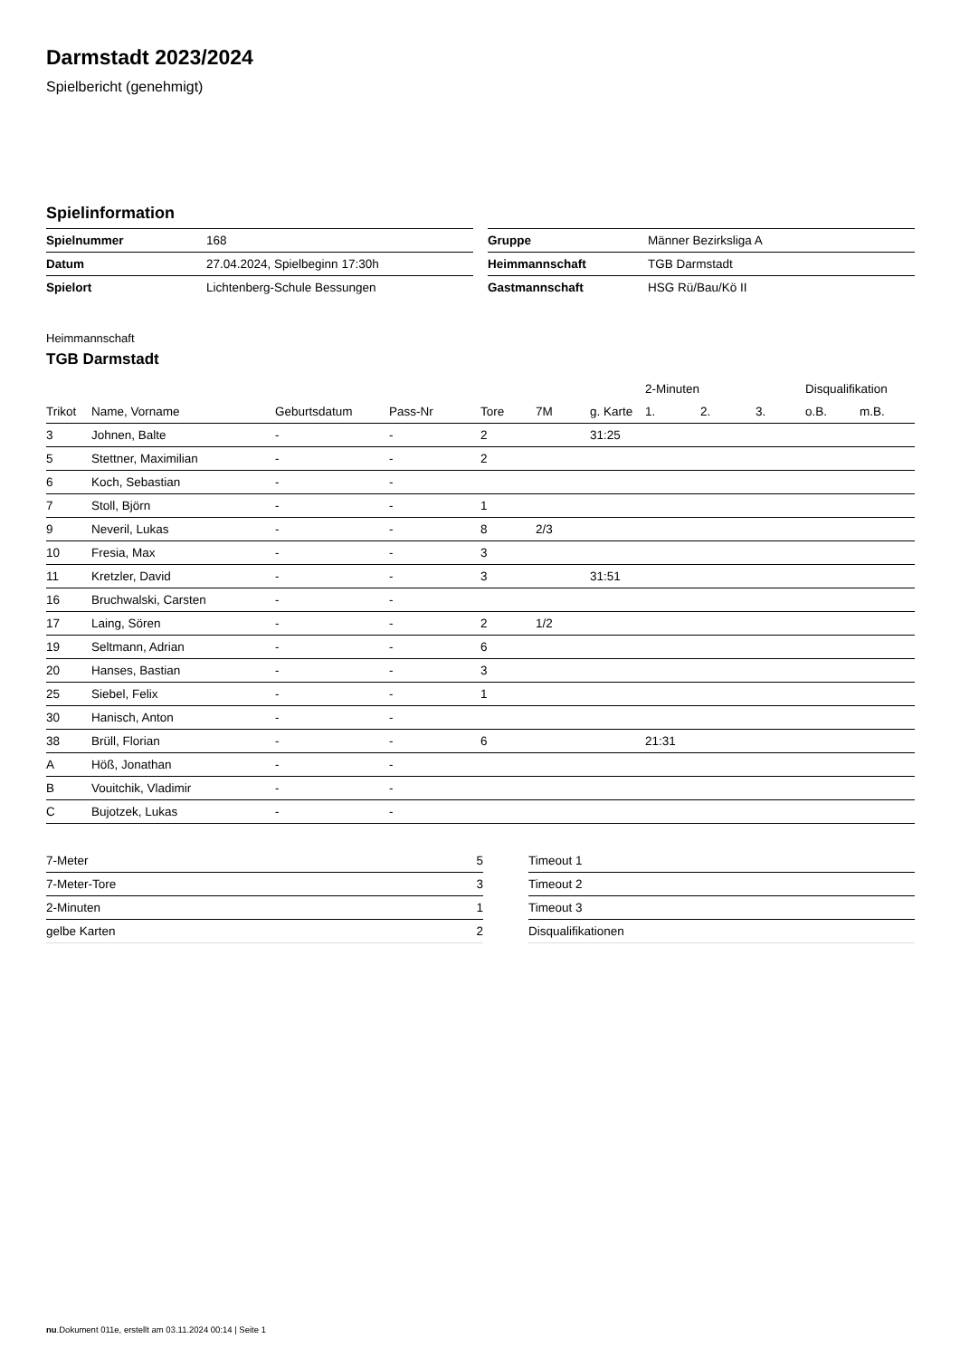Darmstadt 2023/2024
Spielbericht (genehmigt)
Spielinformation
| Spielnummer | 168 |
| Datum | 27.04.2024, Spielbeginn 17:30h |
| Spielort | Lichtenberg-Schule Bessungen |
| Gruppe | Männer Bezirksliga A |
| Heimmannschaft | TGB Darmstadt |
| Gastmannschaft | HSG Rü/Bau/Kö II |
Heimmannschaft
TGB Darmstadt
| | | | | | | | 2-Minuten | | | Disqualifikation | |
| --- | --- | --- | --- | --- | --- | --- | --- | --- | --- | --- | --- |
| Trikot | Name, Vorname | Geburtsdatum | Pass-Nr | Tore | 7M | g. Karte | 1. | 2. | 3. | o.B. | m.B. |
| 3 | Johnen, Balte | - | - | 2 | | 31:25 | | | | | |
| 5 | Stettner, Maximilian | - | - | 2 | | | | | | | |
| 6 | Koch, Sebastian | - | - | | | | | | | | |
| 7 | Stoll, Björn | - | - | 1 | | | | | | | |
| 9 | Neveril, Lukas | - | - | 8 | 2/3 | | | | | | |
| 10 | Fresia, Max | - | - | 3 | | | | | | | |
| 11 | Kretzler, David | - | - | 3 | | 31:51 | | | | | |
| 16 | Bruchwalski, Carsten | - | - | | | | | | | | |
| 17 | Laing, Sören | - | - | 2 | 1/2 | | | | | | |
| 19 | Seltmann, Adrian | - | - | 6 | | | | | | | |
| 20 | Hanses, Bastian | - | - | 3 | | | | | | | |
| 25 | Siebel, Felix | - | - | 1 | | | | | | | |
| 30 | Hanisch, Anton | - | - | | | | | | | | |
| 38 | Brüll, Florian | - | - | 6 | | | 21:31 | | | | |
| A | Höß, Jonathan | - | - | | | | | | | | |
| B | Vouitchik, Vladimir | - | - | | | | | | | | |
| C | Bujotzek, Lukas | - | - | | | | | | | | |
| 7-Meter | 5 |
| 7-Meter-Tore | 3 |
| 2-Minuten | 1 |
| gelbe Karten | 2 |
| Timeout 1 |
| Timeout 2 |
| Timeout 3 |
| Disqualifikationen |
nu.Dokument 011e, erstellt am 03.11.2024 00:14 | Seite 1